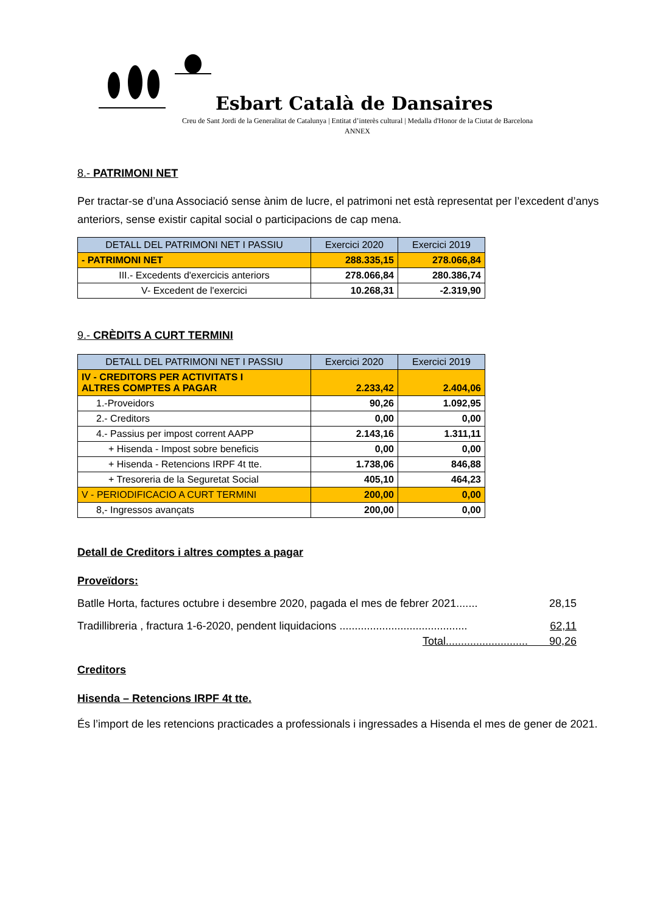Esbart Català de Dansaires
Creu de Sant Jordi de la Generalitat de Catalunya | Entitat d’interès cultural | Medalla d'Honor de la Ciutat de Barcelona
ANNEX
8.- PATRIMONI NET
Per tractar-se d’una Associació sense ànim de lucre, el patrimoni net està representat per l’excedent d’anys anteriors, sense existir capital social o participacions de cap mena.
| DETALL DEL PATRIMONI NET I PASSIU | Exercici 2020 | Exercici 2019 |
| --- | --- | --- |
| - PATRIMONI NET | 288.335,15 | 278.066,84 |
| III.- Excedents d'exercicis anteriors | 278.066,84 | 280.386,74 |
| V- Excedent de l'exercici | 10.268,31 | -2.319,90 |
9.- CRÈDITS A CURT TERMINI
| DETALL DEL PATRIMONI NET I PASSIU | Exercici 2020 | Exercici 2019 |
| --- | --- | --- |
| IV - CREDITORS PER ACTIVITATS I ALTRES COMPTES A PAGAR | 2.233,42 | 2.404,06 |
| 1.-Proveidors | 90,26 | 1.092,95 |
| 2.- Creditors | 0,00 | 0,00 |
| 4.- Passius per impost corrent AAPP | 2.143,16 | 1.311,11 |
| + Hisenda - Impost sobre beneficis | 0,00 | 0,00 |
| + Hisenda - Retencions IRPF 4t tte. | 1.738,06 | 846,88 |
| + Tresoreria de la Seguretat Social | 405,10 | 464,23 |
| V - PERIODIFICACIO A CURT TERMINI | 200,00 | 0,00 |
| 8,- Ingressos avançats | 200,00 | 0,00 |
Detall de Creditors i altres comptes a pagar
Proveïdors:
Batlle Horta, factures octubre i desembre 2020, pagada el mes de febrer 2021....... 28,15
Tradillibreria , fractura 1-6-2020, pendent liquidacions .......................................... 62,11
Total........................... 90,26
Creditors
Hisenda – Retencions IRPF 4t tte.
És l’import de les retencions practicades a professionals i ingressades a Hisenda el mes de gener de 2021.